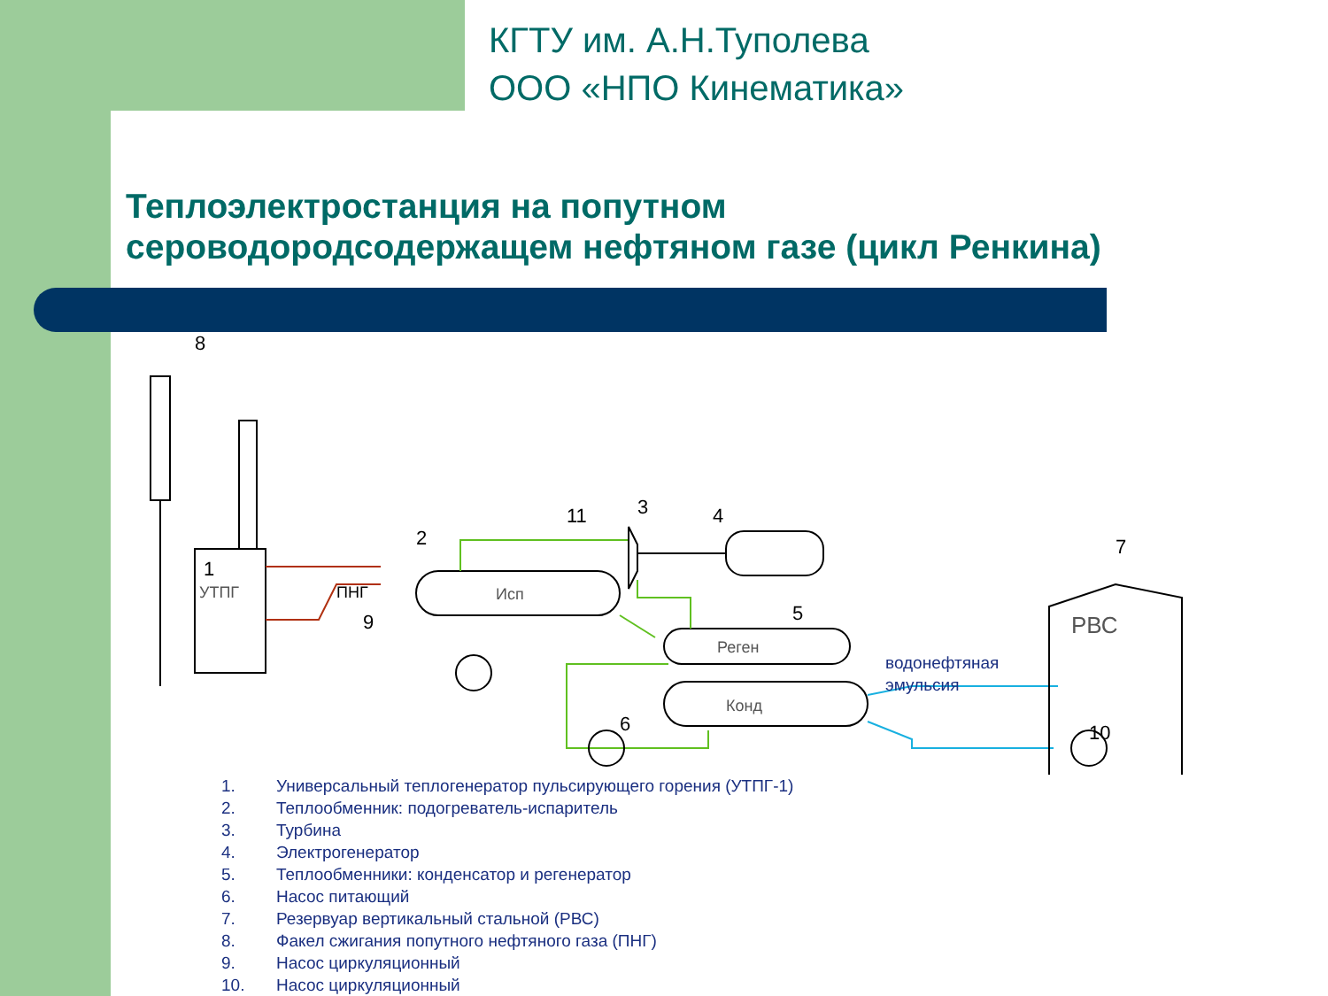КГТУ им. А.Н.Туполева
ООО «НПО Кинематика»
Теплоэлектростанция на попутном
сероводородсодержащем нефтяном газе (цикл Ренкина)
ПНГ
УТПГ
Исп
Реген
Конд
водонефтяная
эмульсия
РВС
1
2
3
4
5
6
7
8
9
10
11
1. Универсальный теплогенератор пульсирующего горения (УТПГ-1)
2. Теплообменник: подогреватель-испаритель
3. Турбина
4. Электрогенератор
5. Теплообменники: конденсатор и регенератор
6. Насос питающий
7. Резервуар вертикальный стальной (РВС)
8. Факел сжигания попутного нефтяного газа (ПНГ)
9. Насос циркуляционный
10. Насос циркуляционный